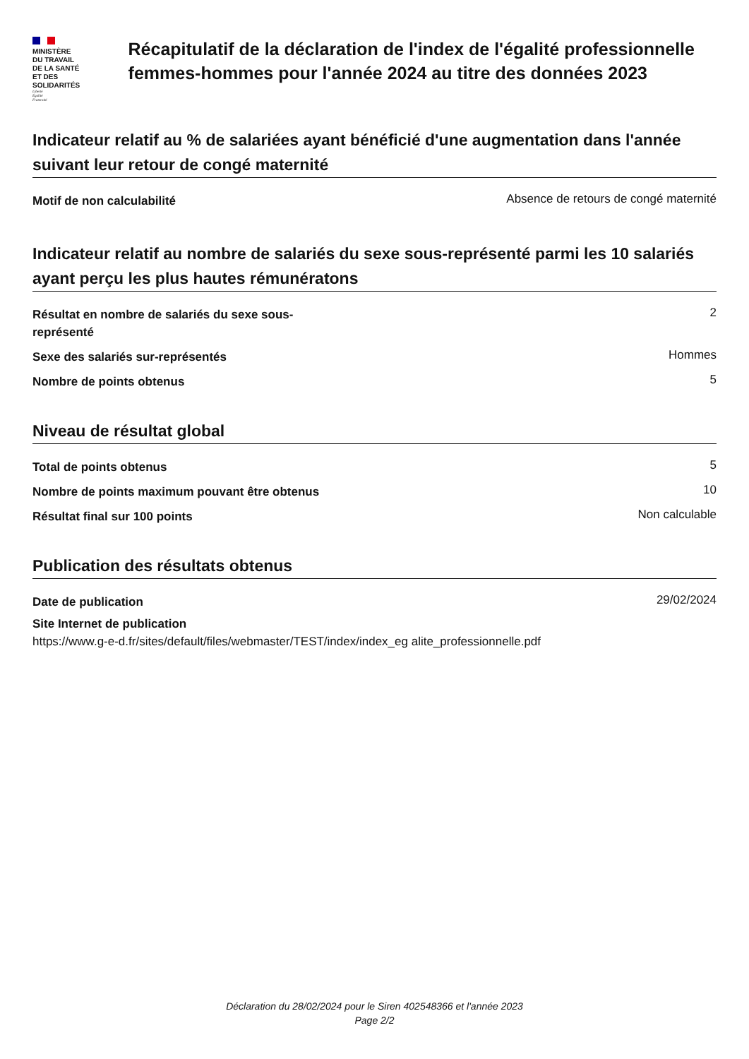MINISTÈRE
DU TRAVAIL
DE LA SANTÉ
ET DES SOLIDARITÉS
Liberté
Égalité
Fraternité
Récapitulatif de la déclaration de l'index de l'égalité professionnelle femmes-hommes pour l'année 2024 au titre des données 2023
Indicateur relatif au % de salariées ayant bénéficié d'une augmentation dans l'année suivant leur retour de congé maternité
Motif de non calculabilité Absence de retours de congé maternité
Indicateur relatif au nombre de salariés du sexe sous-représenté parmi les 10 salariés ayant perçu les plus hautes rémunératons
Résultat en nombre de salariés du sexe sous-représenté 2
Sexe des salariés sur-représentés Hommes
Nombre de points obtenus 5
Niveau de résultat global
Total de points obtenus 5
Nombre de points maximum pouvant être obtenus 10
Résultat final sur 100 points Non calculable
Publication des résultats obtenus
Date de publication 29/02/2024
Site Internet de publication
https://www.g-e-d.fr/sites/default/files/webmaster/TEST/index/index_eg alite_professionnelle.pdf
Déclaration du 28/02/2024 pour le Siren 402548366 et l'année 2023
Page 2/2